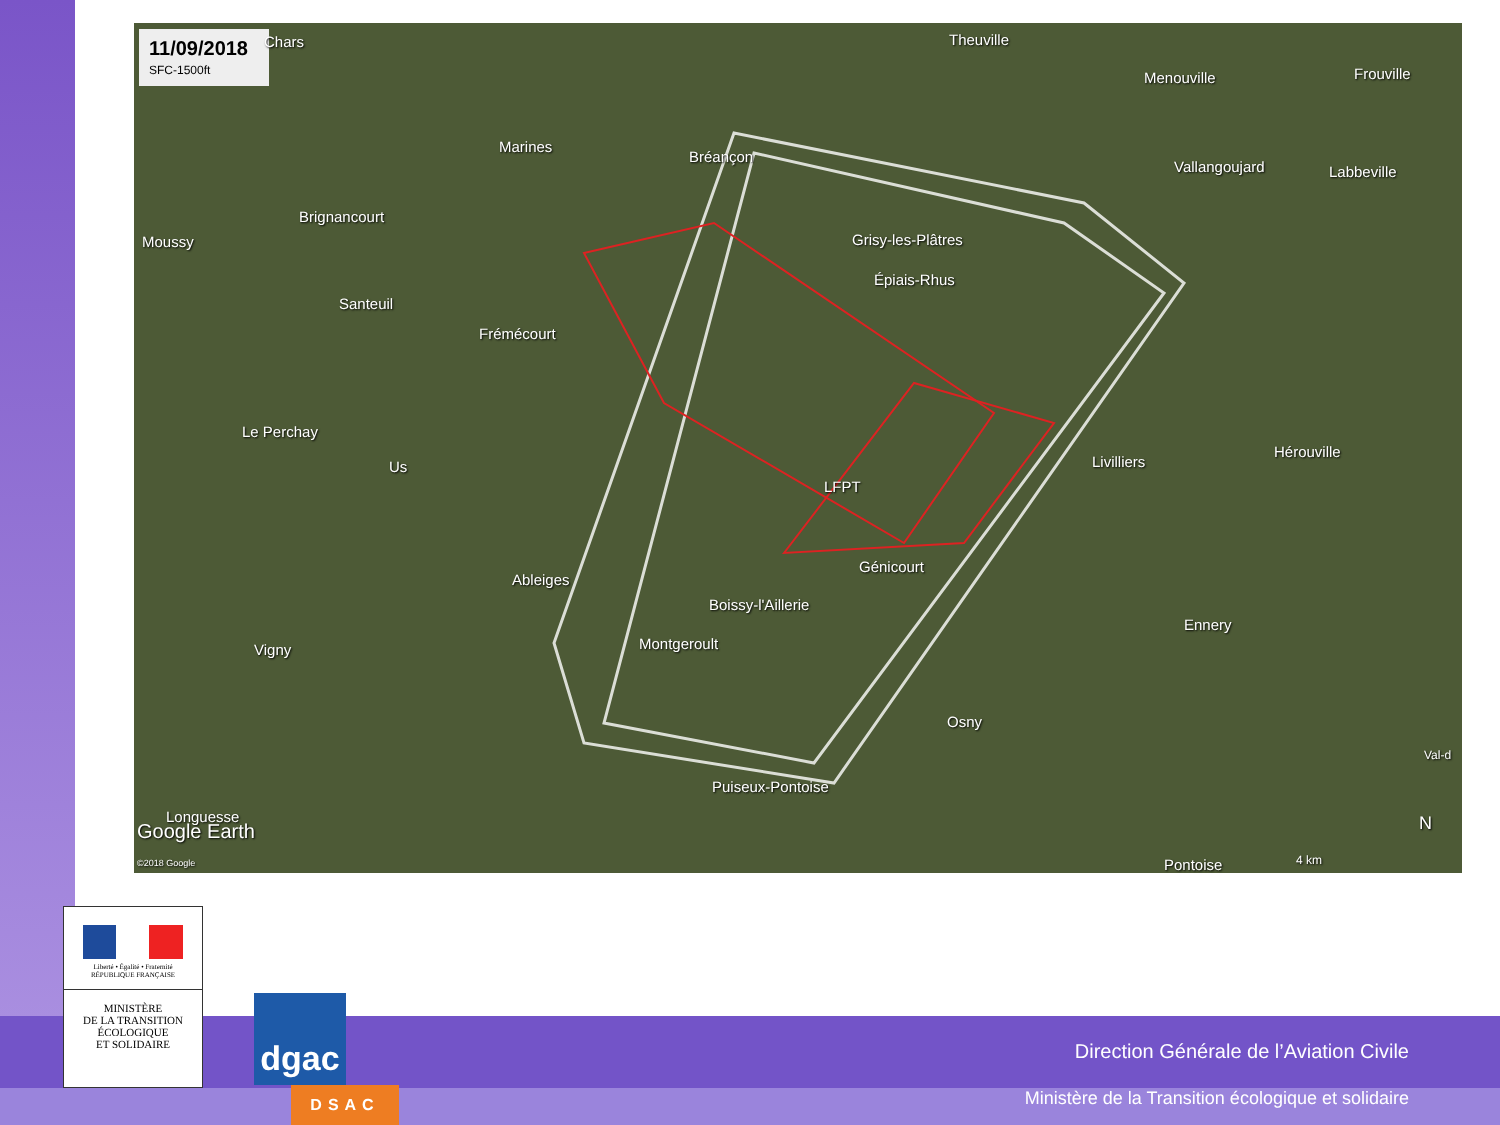11/09/2018
SFC-1500ft
Chars Theuville
Menouville Frouville
Marines
Bréançon
Vallangoujard Labbeville
Brignancourt
Moussy Grisy-les-Plâtres
Épiais-Rhus
Santeuil
Frémécourt
Le Perchay
Us Livilliers
Hérouville
LFPT
Génicourt
Ableiges
Boissy-l'Aillerie
Ennery
Vigny Montgeroult
Osny
Puiseux-Pontoise
Val-d
Longuesse
Google Earth
©2018 Google Pontoise 4 km
N
Liberté • Égalité • Fraternité
RÉPUBLIQUE FRANÇAISE
MINISTÈRE
DE LA TRANSITION
ÉCOLOGIQUE
ET SOLIDAIRE
dgac
DSAC
Direction Générale de l’Aviation Civile
Ministère de la Transition écologique et solidaire